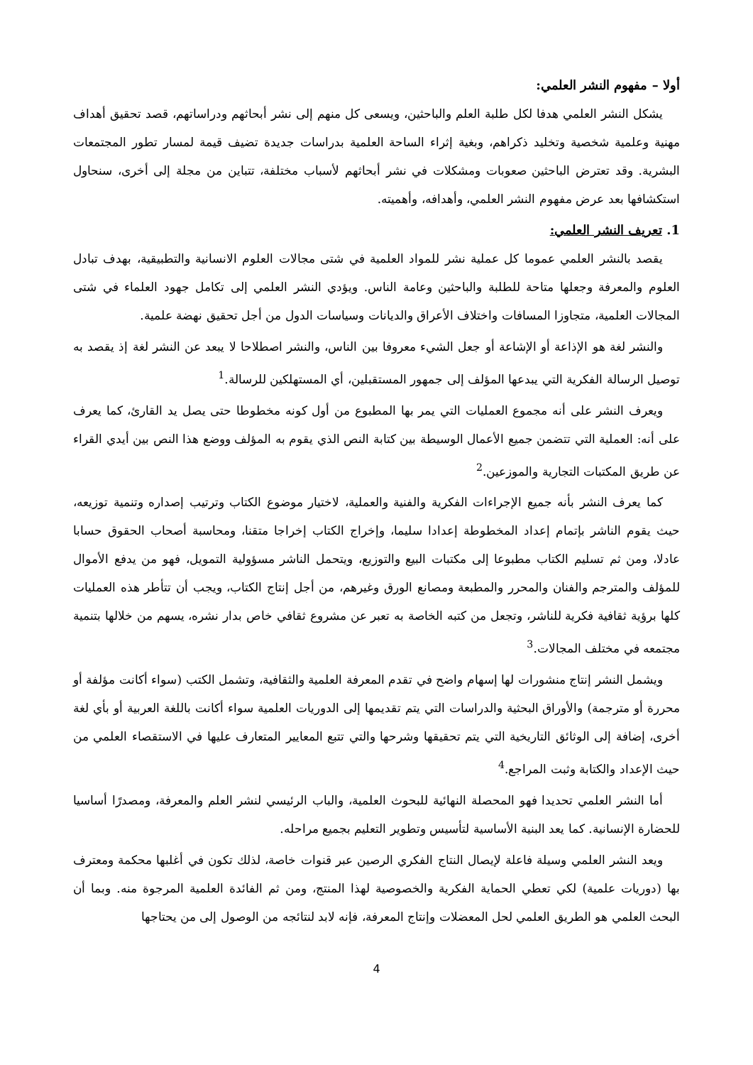أولا – مفهوم النشر العلمي:
يشكل النشر العلمي هدفا لكل طلبة العلم والباحثين، ويسعى كل منهم إلى نشر أبحاثهم ودراساتهم، قصد تحقيق أهداف مهنية وعلمية شخصية وتخليد ذكراهم، وبغية إثراء الساحة العلمية بدراسات جديدة تضيف قيمة لمسار تطور المجتمعات البشرية. وقد تعترض الباحثين صعوبات ومشكلات في نشر أبحاثهم لأسباب مختلفة، تتباين من مجلة إلى أخرى، سنحاول استكشافها بعد عرض مفهوم النشر العلمي، وأهدافه، وأهميته.
1. تعريف النشر العلمي:
يقصد بالنشر العلمي عموما كل عملية نشر للمواد العلمية في شتى مجالات العلوم الانسانية والتطبيقية، بهدف تبادل العلوم والمعرفة وجعلها متاحة للطلبة والباحثين وعامة الناس. ويؤدي النشر العلمي إلى تكامل جهود العلماء في شتى المجالات العلمية، متجاوزا المسافات واختلاف الأعراق والديانات وسياسات الدول من أجل تحقيق نهضة علمية.
والنشر لغة هو الإذاعة أو الإشاعة أو جعل الشيء معروفا بين الناس، والنشر اصطلاحا لا يبعد عن النشر لغة إذ يقصد به توصيل الرسالة الفكرية التي يبدعها المؤلف إلى جمهور المستقبلين، أي المستهلكين للرسالة.<sup>1</sup>
ويعرف النشر على أنه مجموع العمليات التي يمر بها المطبوع من أول كونه مخطوطا حتى يصل يد القارئ، كما يعرف على أنه: العملية التي تتضمن جميع الأعمال الوسيطة بين كتابة النص الذي يقوم به المؤلف ووضع هذا النص بين أيدي القراء عن طريق المكتبات التجارية والموزعين.<sup>2</sup>
كما يعرف النشر بأنه جميع الإجراءات الفكرية والفنية والعملية، لاختيار موضوع الكتاب وترتيب إصداره وتنمية توزيعه، حيث يقوم الناشر بإتمام إعداد المخطوطة إعدادا سليما، وإخراج الكتاب إخراجا متقنا، ومحاسبة أصحاب الحقوق حسابا عادلا، ومن ثم تسليم الكتاب مطبوعا إلى مكتبات البيع والتوزيع، ويتحمل الناشر مسؤولية التمويل، فهو من يدفع الأموال للمؤلف والمترجم والفنان والمحرر والمطبعة ومصانع الورق وغيرهم، من أجل إنتاج الكتاب، ويجب أن تتأطر هذه العمليات كلها برؤية ثقافية فكرية للناشر، وتجعل من كتبه الخاصة به تعبر عن مشروع ثقافي خاص بدار نشره، يسهم من خلالها بتنمية مجتمعه في مختلف المجالات.<sup>3</sup>
ويشمل النشر إنتاج منشورات لها إسهام واضح في تقدم المعرفة العلمية والثقافية، وتشمل الكتب (سواء أكانت مؤلفة أو محررة أو مترجمة) والأوراق البحثية والدراسات التي يتم تقديمها إلى الدوريات العلمية سواء أكانت باللغة العربية أو بأي لغة أخرى، إضافة إلى الوثائق التاريخية التي يتم تحقيقها وشرحها والتي تتبع المعايير المتعارف عليها في الاستقصاء العلمي من حيث الإعداد والكتابة وثبت المراجع.<sup>4</sup>
أما النشر العلمي تحديدا فهو المحصلة النهائية للبحوث العلمية، والباب الرئيسي لنشر العلم والمعرفة، ومصدرًا أساسيا للحضارة الإنسانية. كما يعد البنية الأساسية لتأسيس وتطوير التعليم بجميع مراحله.
ويعد النشر العلمي وسيلة فاعلة لإيصال النتاج الفكري الرصين عبر قنوات خاصة، لذلك تكون في أغلبها محكمة ومعترف بها (دوريات علمية) لكي تعطي الحماية الفكرية والخصوصية لهذا المنتج، ومن ثم الفائدة العلمية المرجوة منه. وبما أن البحث العلمي هو الطريق العلمي لحل المعضلات وإنتاج المعرفة، فإنه لابد لنتائجه من الوصول إلى من يحتاجها
4